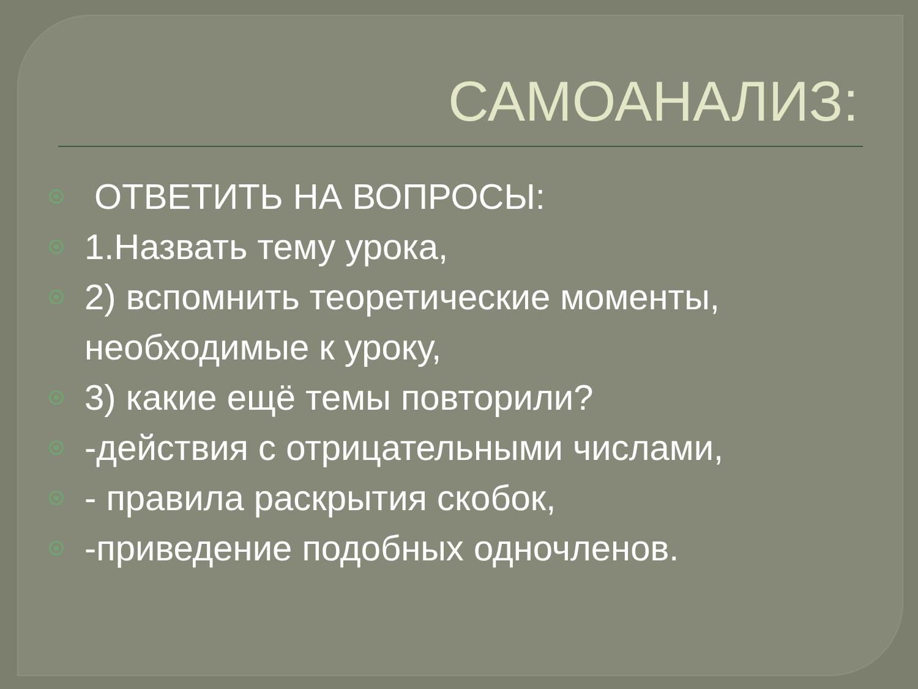САМОАНАЛИЗ:
ОТВЕТИТЬ НА ВОПРОСЫ:
1.Назвать тему урока,
2) вспомнить теоретические моменты, необходимые к уроку,
3) какие ещё темы повторили?
-действия с отрицательными числами,
- правила раскрытия скобок,
-приведение подобных одночленов.